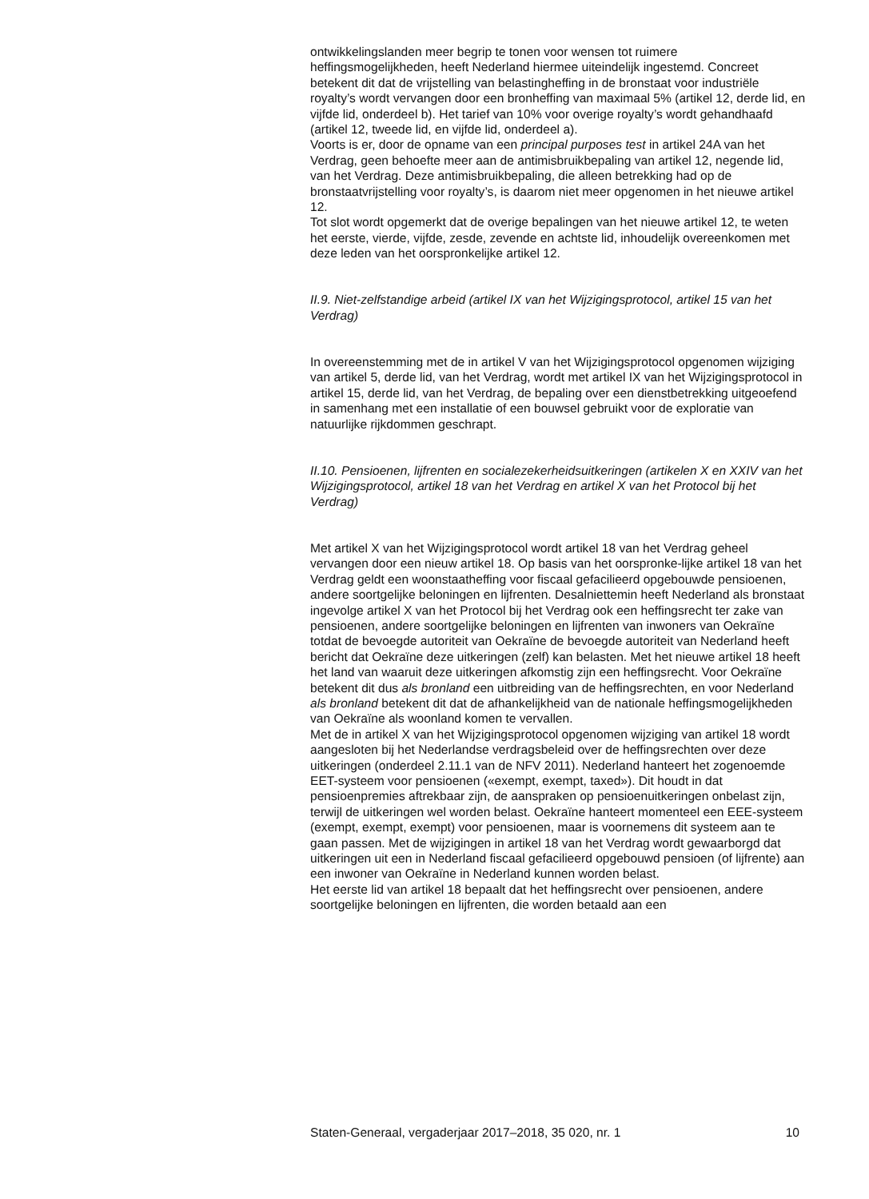ontwikkelingslanden meer begrip te tonen voor wensen tot ruimere heffingsmogelijkheden, heeft Nederland hiermee uiteindelijk ingestemd. Concreet betekent dit dat de vrijstelling van belastingheffing in de bronstaat voor industriële royalty’s wordt vervangen door een bronheffing van maximaal 5% (artikel 12, derde lid, en vijfde lid, onderdeel b). Het tarief van 10% voor overige royalty’s wordt gehandhaafd (artikel 12, tweede lid, en vijfde lid, onderdeel a).
Voorts is er, door de opname van een principal purposes test in artikel 24A van het Verdrag, geen behoefte meer aan de antimisbruikbepaling van artikel 12, negende lid, van het Verdrag. Deze antimisbruikbepaling, die alleen betrekking had op de bronstaatvrijstelling voor royalty’s, is daarom niet meer opgenomen in het nieuwe artikel 12.
Tot slot wordt opgemerkt dat de overige bepalingen van het nieuwe artikel 12, te weten het eerste, vierde, vijfde, zesde, zevende en achtste lid, inhoudelijk overeenkomen met deze leden van het oorspronkelijke artikel 12.
II.9. Niet-zelfstandige arbeid (artikel IX van het Wijzigingsprotocol, artikel 15 van het Verdrag)
In overeenstemming met de in artikel V van het Wijzigingsprotocol opgenomen wijziging van artikel 5, derde lid, van het Verdrag, wordt met artikel IX van het Wijzigingsprotocol in artikel 15, derde lid, van het Verdrag, de bepaling over een dienstbetrekking uitgeoefend in samenhang met een installatie of een bouwsel gebruikt voor de exploratie van natuurlijke rijkdommen geschrapt.
II.10. Pensioenen, lijfrenten en socialezekerheidsuitkeringen (artikelen X en XXIV van het Wijzigingsprotocol, artikel 18 van het Verdrag en artikel X van het Protocol bij het Verdrag)
Met artikel X van het Wijzigingsprotocol wordt artikel 18 van het Verdrag geheel vervangen door een nieuw artikel 18. Op basis van het oorspronke-lijke artikel 18 van het Verdrag geldt een woonstaatheffing voor fiscaal gefacilieerd opgebouwde pensioenen, andere soortgelijke beloningen en lijfrenten. Desalniettemin heeft Nederland als bronstaat ingevolge artikel X van het Protocol bij het Verdrag ook een heffingsrecht ter zake van pensioenen, andere soortgelijke beloningen en lijfrenten van inwoners van Oekraïne totdat de bevoegde autoriteit van Oekraïne de bevoegde autoriteit van Nederland heeft bericht dat Oekraïne deze uitkeringen (zelf) kan belasten. Met het nieuwe artikel 18 heeft het land van waaruit deze uitkeringen afkomstig zijn een heffingsrecht. Voor Oekraïne betekent dit dus als bronland een uitbreiding van de heffingsrechten, en voor Nederland als bronland betekent dit dat de afhankelijkheid van de nationale heffingsmogelijkheden van Oekraïne als woonland komen te vervallen.
Met de in artikel X van het Wijzigingsprotocol opgenomen wijziging van artikel 18 wordt aangesloten bij het Nederlandse verdragsbeleid over de heffingsrechten over deze uitkeringen (onderdeel 2.11.1 van de NFV 2011). Nederland hanteert het zogenoemde EET-systeem voor pensioenen («exempt, exempt, taxed»). Dit houdt in dat pensioenpremies aftrekbaar zijn, de aanspraken op pensioenuitkeringen onbelast zijn, terwijl de uitkeringen wel worden belast. Oekraïne hanteert momenteel een EEE-systeem (exempt, exempt, exempt) voor pensioenen, maar is voornemens dit systeem aan te gaan passen. Met de wijzigingen in artikel 18 van het Verdrag wordt gewaarborgd dat uitkeringen uit een in Nederland fiscaal gefacilieerd opgebouwd pensioen (of lijfrente) aan een inwoner van Oekraïne in Nederland kunnen worden belast.
Het eerste lid van artikel 18 bepaalt dat het heffingsrecht over pensioenen, andere soortgelijke beloningen en lijfrenten, die worden betaald aan een
Staten-Generaal, vergaderjaar 2017–2018, 35 020, nr. 1 10